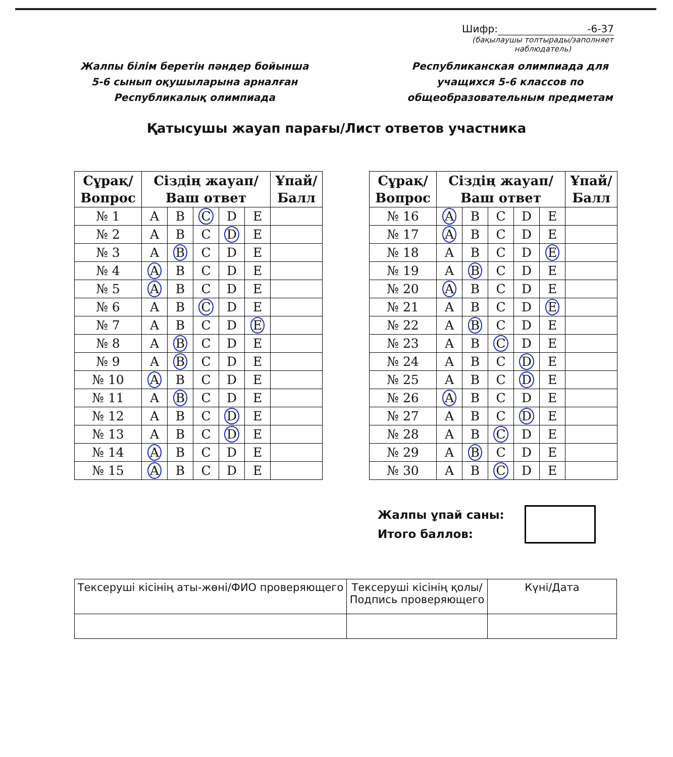Шифр: -6-37
(бақылаушы толтырады/заполняет наблюдатель)
Жалпы білім беретін пәндер бойынша
5-6 сынып оқушыларына арналған Республикалық олимпиада
Республиканская олимпиада для учащихся 5-6 классов по общеобразовательным предметам
Қатысушы жауап парағы/Лист ответов участника
| Сұрақ/ Вопрос | Сіздің жауап/ Ваш ответ | | | | | Ұпай/ Балл |
| --- | --- | --- | --- | --- | --- | --- |
| № 1 | A | B | C | D | E | |
| № 2 | A | B | C | D | E | |
| № 3 | A | B | C | D | E | |
| № 4 | A | B | C | D | E | |
| № 5 | A | B | C | D | E | |
| № 6 | A | B | C | D | E | |
| № 7 | A | B | C | D | E | |
| № 8 | A | B | C | D | E | |
| № 9 | A | B | C | D | E | |
| № 10 | A | B | C | D | E | |
| № 11 | A | B | C | D | E | |
| № 12 | A | B | C | D | E | |
| № 13 | A | B | C | D | E | |
| № 14 | A | B | C | D | E | |
| № 15 | A | B | C | D | E | |
| Сұрақ/ Вопрос | Сіздің жауап/ Ваш ответ | | | | | Ұпай/ Балл |
| --- | --- | --- | --- | --- | --- | --- |
| № 16 | A | B | C | D | E | |
| № 17 | A | B | C | D | E | |
| № 18 | A | B | C | D | E | |
| № 19 | A | B | C | D | E | |
| № 20 | A | B | C | D | E | |
| № 21 | A | B | C | D | E | |
| № 22 | A | B | C | D | E | |
| № 23 | A | B | C | D | E | |
| № 24 | A | B | C | D | E | |
| № 25 | A | B | C | D | E | |
| № 26 | A | B | C | D | E | |
| № 27 | A | B | C | D | E | |
| № 28 | A | B | C | D | E | |
| № 29 | A | B | C | D | E | |
| № 30 | A | B | C | D | E | |
Жалпы ұпай саны:
Итого баллов:
| Тексеруші кісінің аты-жөні/ФИО проверяющего | Тексеруші кісінің қолы/ Подпись проверяющего | Күні/Дата |